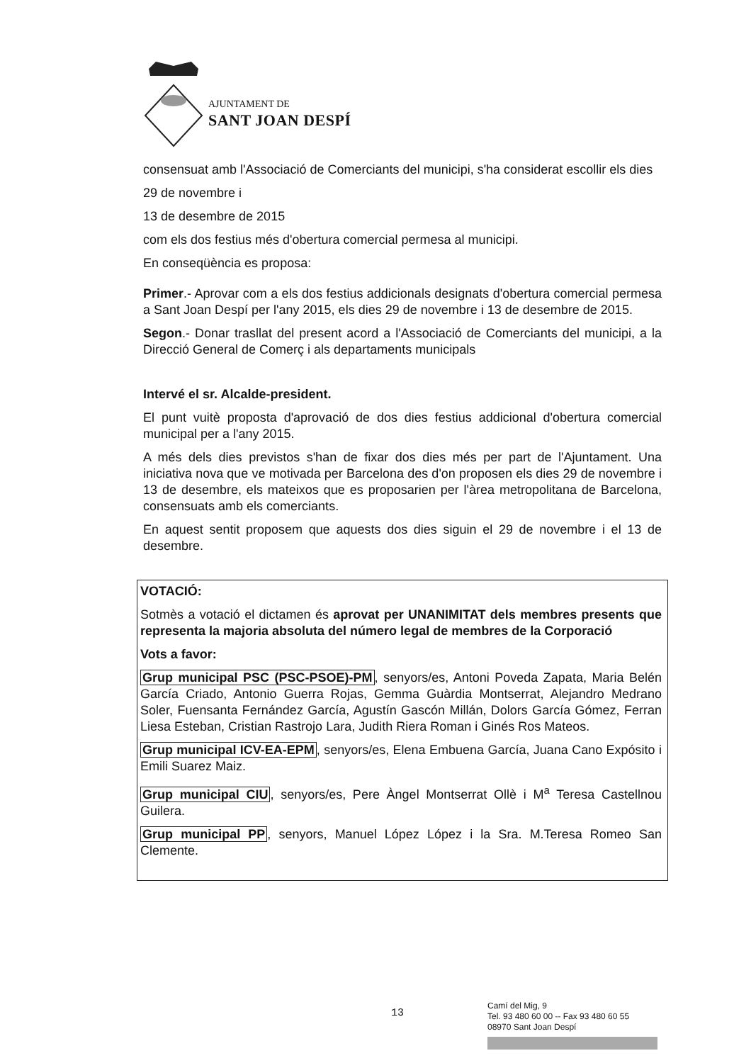AJUNTAMENT DE
SANT JOAN DESPÍ
consensuat amb l'Associació de Comerciants del municipi, s'ha considerat escollir els dies
29 de novembre i
13 de desembre de 2015
com els dos festius més d'obertura comercial permesa al municipi.
En conseqüència es proposa:
Primer.- Aprovar com a els dos festius addicionals designats d'obertura comercial permesa a Sant Joan Despí per l'any 2015, els dies 29 de novembre i 13 de desembre de 2015.
Segon.- Donar trasllat del present acord a l'Associació de Comerciants del municipi, a la Direcció General de Comerç i als departaments municipals
Intervé el sr. Alcalde-president.
El punt vuitè proposta d'aprovació de dos dies festius addicional d'obertura comercial municipal per a l'any 2015.
A més dels dies previstos s'han de fixar dos dies més per part de l'Ajuntament. Una iniciativa nova que ve motivada per Barcelona des d'on proposen els dies 29 de novembre i 13 de desembre, els mateixos que es proposarien per l'àrea metropolitana de Barcelona, consensuats amb els comerciants.
En aquest sentit proposem que aquests dos dies siguin el 29 de novembre i el 13 de desembre.
VOTACIÓ:
Sotmès a votació el dictamen és aprovat per UNANIMITAT dels membres presents que representa la majoria absoluta del número legal de membres de la Corporació
Vots a favor:
Grup municipal PSC (PSC-PSOE)-PM, senyors/es, Antoni Poveda Zapata, Maria Belén García Criado, Antonio Guerra Rojas, Gemma Guàrdia Montserrat, Alejandro Medrano Soler, Fuensanta Fernández García, Agustín Gascón Millán, Dolors García Gómez, Ferran Liesa Esteban, Cristian Rastrojo Lara, Judith Riera Roman i Ginés Ros Mateos.
Grup municipal ICV-EA-EPM, senyors/es, Elena Embuena García, Juana Cano Expósito i Emili Suarez Maiz.
Grup municipal CIU, senyors/es, Pere Àngel Montserrat Ollè i M<sup>a</sup> Teresa Castellnou Guilera.
Grup municipal PP, senyors, Manuel López López i la Sra. M.Teresa Romeo San Clemente.
13
Camí del Mig, 9
Tel. 93 480 60 00 -- Fax 93 480 60 55
08970 Sant Joan Despí